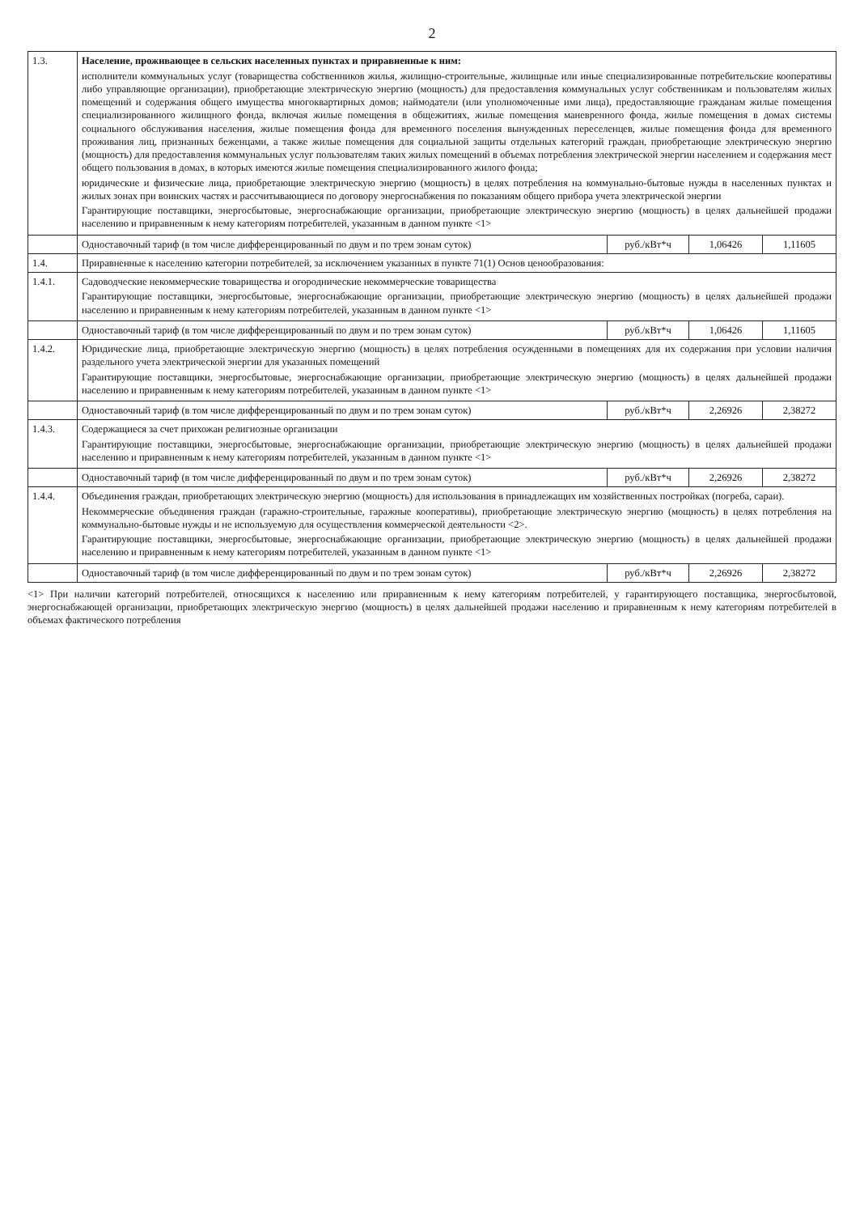2
| 1.3. | Население, проживающее в сельских населенных пунктах и приравненные к ним: исполнители коммунальных услуг (товарищества собственников жилья, жилищно-строительные, жилищные или иные специализированные потребительские кооперативы либо управляющие организации), приобретающие электрическую энергию (мощность) для предоставления коммунальных услуг собственникам и пользователям жилых помещений и содержания общего имущества многоквартирных домов; наймодатели (или уполномоченные ими лица), предоставляющие гражданам жилые помещения специализированного жилищного фонда, включая жилые помещения в общежитиях, жилые помещения маневренного фонда, жилые помещения в домах системы социального обслуживания населения, жилые помещения фонда для временного поселения вынужденных переселенцев, жилые помещения фонда для временного проживания лиц, признанных беженцами, а также жилые помещения для социальной защиты отдельных категорий граждан, приобретающие электрическую энергию (мощность) для предоставления коммунальных услуг пользователям таких жилых помещений в объемах потребления электрической энергии населением и содержания мест общего пользования в домах, в которых имеются жилые помещения специализированного жилого фонда; юридические и физические лица, приобретающие электрическую энергию (мощность) в целях потребления на коммунально-бытовые нужды в населенных пунктах и жилых зонах при воинских частях и рассчитывающиеся по договору энергоснабжения по показаниям общего прибора учета электрической энергии Гарантирующие поставщики, энергосбытовые, энергоснабжающие организации, приобретающие электрическую энергию (мощность) в целях дальнейшей продажи населению и приравненным к нему категориям потребителей, указанным в данном пункте <1> | | | |
| | Одноставочный тариф (в том числе дифференцированный по двум и по трем зонам суток) | руб./кВт*ч | 1,06426 | 1,11605 |
| 1.4. | Приравненные к населению категории потребителей, за исключением указанных в пункте 71(1) Основ ценообразования: | | | |
| 1.4.1. | Садоводческие некоммерческие товарищества и огороднические некоммерческие товарищества Гарантирующие поставщики, энергосбытовые, энергоснабжающие организации, приобретающие электрическую энергию (мощность) в целях дальнейшей продажи населению и приравненным к нему категориям потребителей, указанным в данном пункте <1> | | | |
| | Одноставочный тариф (в том числе дифференцированный по двум и по трем зонам суток) | руб./кВт*ч | 1,06426 | 1,11605 |
| 1.4.2. | Юридические лица, приобретающие электрическую энергию (мощность) в целях потребления осужденными в помещениях для их содержания при условии наличия раздельного учета электрической энергии для указанных помещений Гарантирующие поставщики, энергосбытовые, энергоснабжающие организации, приобретающие электрическую энергию (мощность) в целях дальнейшей продажи населению и приравненным к нему категориям потребителей, указанным в данном пункте <1> | | | |
| | Одноставочный тариф (в том числе дифференцированный по двум и по трем зонам суток) | руб./кВт*ч | 2,26926 | 2,38272 |
| 1.4.3. | Содержащиеся за счет прихожан религиозные организации Гарантирующие поставщики, энергосбытовые, энергоснабжающие организации, приобретающие электрическую энергию (мощность) в целях дальнейшей продажи населению и приравненным к нему категориям потребителей, указанным в данном пункте <1> | | | |
| | Одноставочный тариф (в том числе дифференцированный по двум и по трем зонам суток) | руб./кВт*ч | 2,26926 | 2,38272 |
| 1.4.4. | Объединения граждан, приобретающих электрическую энергию (мощность) для использования в принадлежащих им хозяйственных постройках (погреба, сараи). Некоммерческие объединения граждан (гаражно-строительные, гаражные кооперативы), приобретающие электрическую энергию (мощность) в целях потребления на коммунально-бытовые нужды и не используемую для осуществления коммерческой деятельности <2>. Гарантирующие поставщики, энергосбытовые, энергоснабжающие организации, приобретающие электрическую энергию (мощность) в целях дальнейшей продажи населению и приравненным к нему категориям потребителей, указанным в данном пункте <1> | | | |
| | Одноставочный тариф (в том числе дифференцированный по двум и по трем зонам суток) | руб./кВт*ч | 2,26926 | 2,38272 |
<1> При наличии категорий потребителей, относящихся к населению или приравненным к нему категориям потребителей, у гарантирующего поставщика, энергосбытовой, энергоснабжающей организации, приобретающих электрическую энергию (мощность) в целях дальнейшей продажи населению и приравненным к нему категориям потребителей в объемах фактического потребления